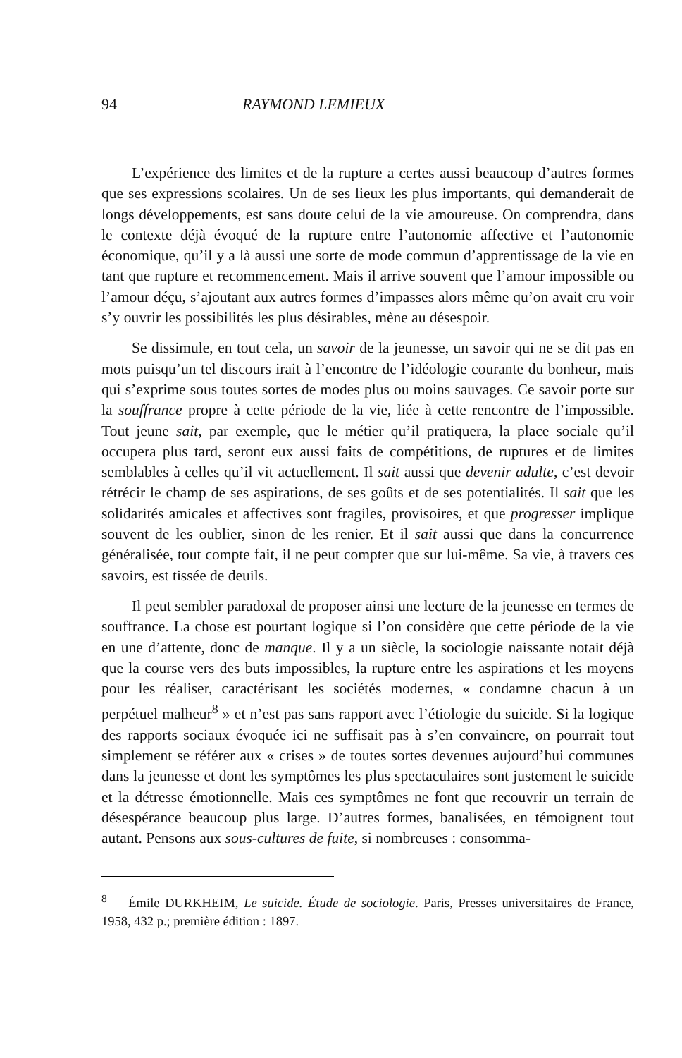94 RAYMOND LEMIEUX
L’expérience des limites et de la rupture a certes aussi beaucoup d’autres formes que ses expressions scolaires. Un de ses lieux les plus importants, qui demanderait de longs développements, est sans doute celui de la vie amoureuse. On comprendra, dans le contexte déjà évoqué de la rupture entre l’autonomie affective et l’autonomie économique, qu’il y a là aussi une sorte de mode commun d’apprentissage de la vie en tant que rupture et recommencement. Mais il arrive souvent que l’amour impossible ou l’amour déçu, s’ajoutant aux autres formes d’impasses alors même qu’on avait cru voir s’y ouvrir les possibilités les plus désirables, mène au désespoir.
Se dissimule, en tout cela, un savoir de la jeunesse, un savoir qui ne se dit pas en mots puisqu’un tel discours irait à l’encontre de l’idéologie courante du bonheur, mais qui s’exprime sous toutes sortes de modes plus ou moins sauvages. Ce savoir porte sur la souffrance propre à cette période de la vie, liée à cette rencontre de l’impossible. Tout jeune sait, par exemple, que le métier qu’il pratiquera, la place sociale qu’il occupera plus tard, seront eux aussi faits de compétitions, de ruptures et de limites semblables à celles qu’il vit actuellement. Il sait aussi que devenir adulte, c’est devoir rétrécir le champ de ses aspirations, de ses goûts et de ses potentialités. Il sait que les solidarités amicales et affectives sont fragiles, provisoires, et que progresser implique souvent de les oublier, sinon de les renier. Et il sait aussi que dans la concurrence généralisée, tout compte fait, il ne peut compter que sur lui-même. Sa vie, à travers ces savoirs, est tissée de deuils.
Il peut sembler paradoxal de proposer ainsi une lecture de la jeunesse en termes de souffrance. La chose est pourtant logique si l’on considère que cette période de la vie en une d’attente, donc de manque. Il y a un siècle, la sociologie naissante notait déjà que la course vers des buts impossibles, la rupture entre les aspirations et les moyens pour les réaliser, caractérisant les sociétés modernes, « condamne chacun à un perpétuel malheur<sup>8</sup> » et n’est pas sans rapport avec l’étiologie du suicide. Si la logique des rapports sociaux évoquée ici ne suffisait pas à s’en convaincre, on pourrait tout simplement se référer aux « crises » de toutes sortes devenues aujourd’hui communes dans la jeunesse et dont les symptômes les plus spectaculaires sont justement le suicide et la détresse émotionnelle. Mais ces symptômes ne font que recouvrir un terrain de désespérance beaucoup plus large. D’autres formes, banalisées, en témoignent tout autant. Pensons aux sous-cultures de fuite, si nombreuses : consomma-
<sup>8</sup> Émile DURKHEIM, Le suicide. Étude de sociologie. Paris, Presses universitaires de France, 1958, 432 p.; première édition : 1897.